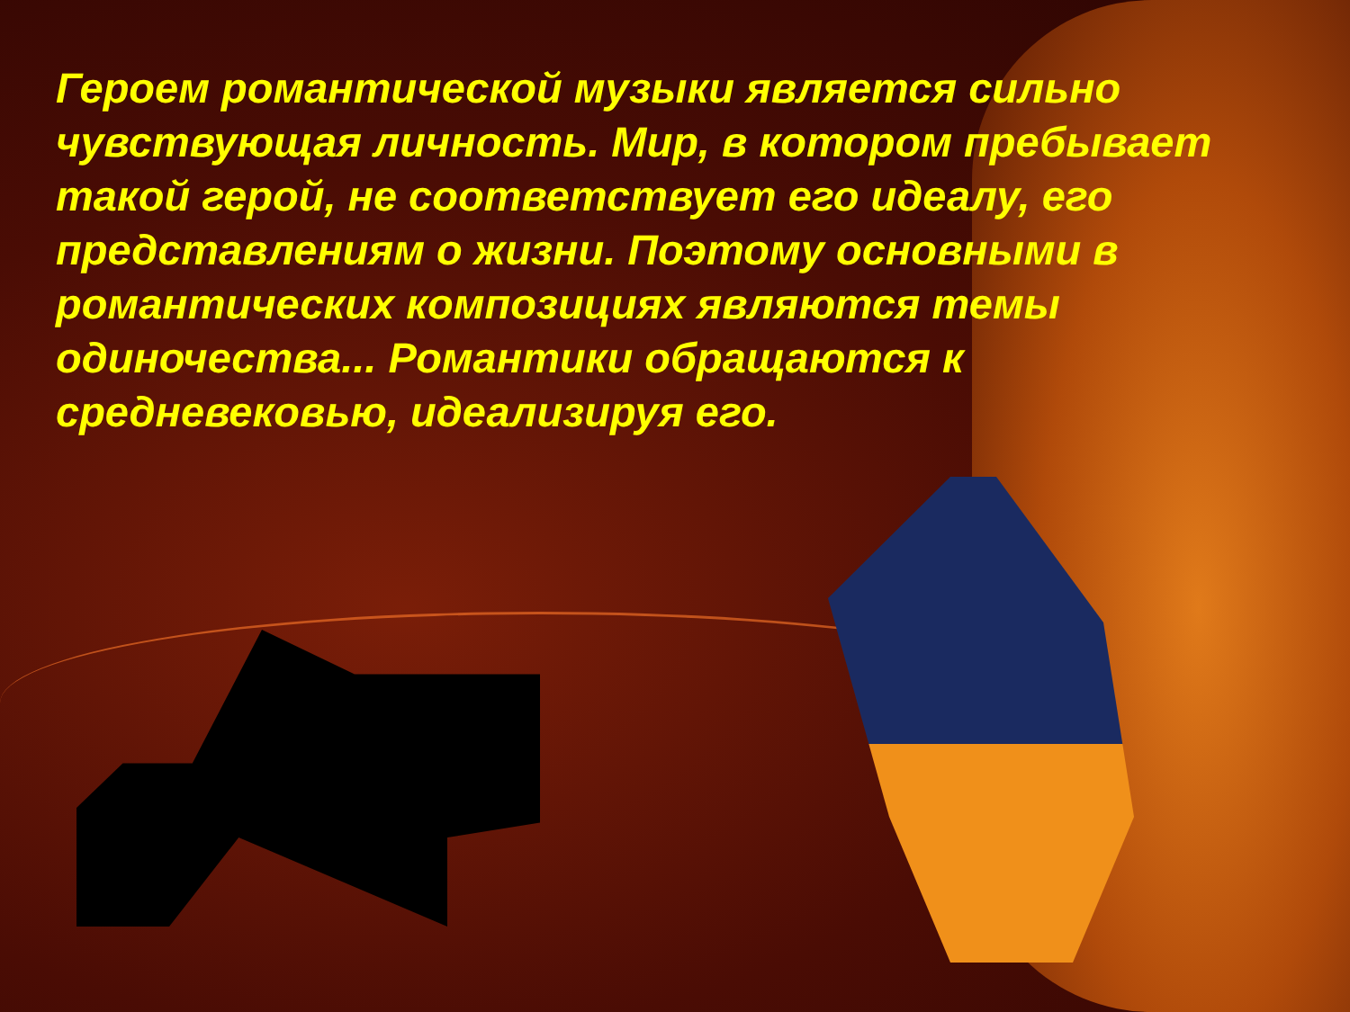Героем романтической музыки является сильно чувствующая личность. Мир, в котором пребывает такой герой, не соответствует его идеалу, его представлениям о жизни. Поэтому основными в романтических композициях являются темы одиночества... Романтики обращаются к средневековью, идеализируя его.